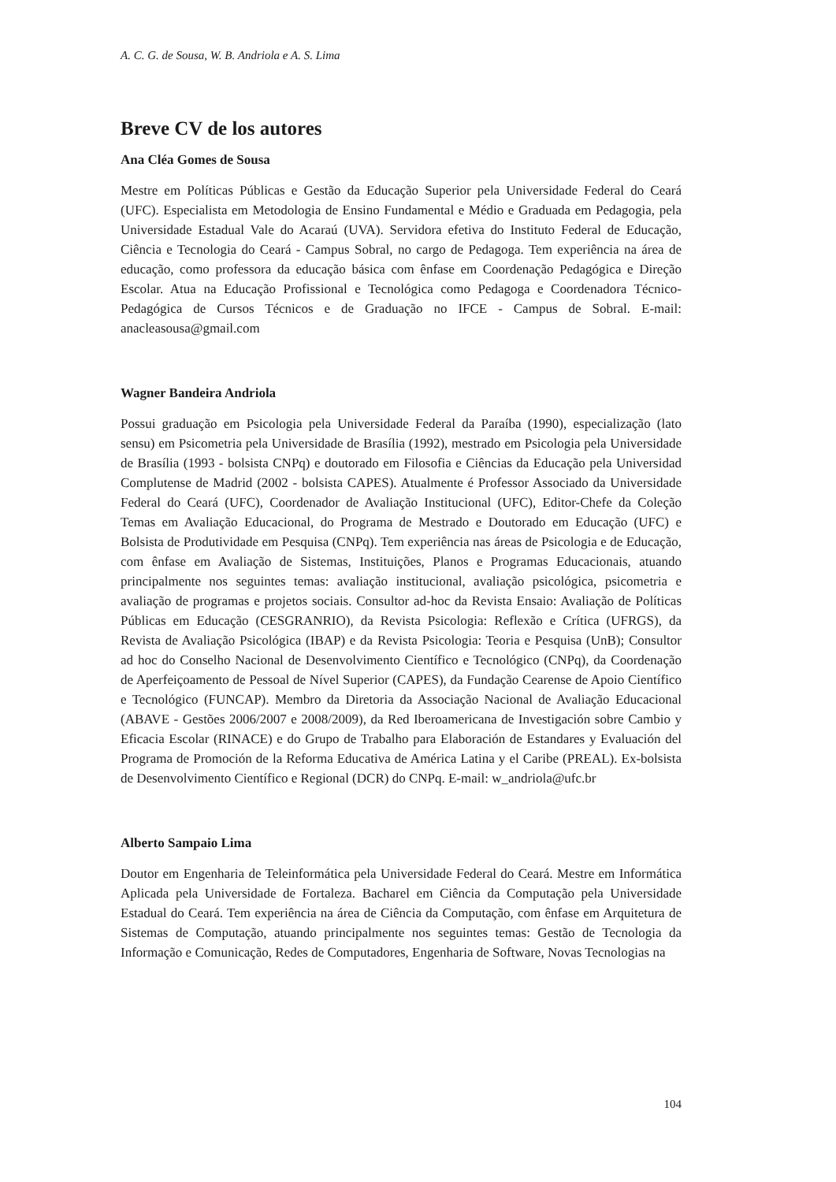A. C. G. de Sousa, W. B. Andriola e A. S. Lima
Breve CV de los autores
Ana Cléa Gomes de Sousa
Mestre em Políticas Públicas e Gestão da Educação Superior pela Universidade Federal do Ceará (UFC). Especialista em Metodologia de Ensino Fundamental e Médio e Graduada em Pedagogia, pela Universidade Estadual Vale do Acaraú (UVA). Servidora efetiva do Instituto Federal de Educação, Ciência e Tecnologia do Ceará - Campus Sobral, no cargo de Pedagoga. Tem experiência na área de educação, como professora da educação básica com ênfase em Coordenação Pedagógica e Direção Escolar. Atua na Educação Profissional e Tecnológica como Pedagoga e Coordenadora Técnico-Pedagógica de Cursos Técnicos e de Graduação no IFCE - Campus de Sobral. E-mail: anacleasousa@gmail.com
Wagner Bandeira Andriola
Possui graduação em Psicologia pela Universidade Federal da Paraíba (1990), especialização (lato sensu) em Psicometria pela Universidade de Brasília (1992), mestrado em Psicologia pela Universidade de Brasília (1993 - bolsista CNPq) e doutorado em Filosofia e Ciências da Educação pela Universidad Complutense de Madrid (2002 - bolsista CAPES). Atualmente é Professor Associado da Universidade Federal do Ceará (UFC), Coordenador de Avaliação Institucional (UFC), Editor-Chefe da Coleção Temas em Avaliação Educacional, do Programa de Mestrado e Doutorado em Educação (UFC) e Bolsista de Produtividade em Pesquisa (CNPq). Tem experiência nas áreas de Psicologia e de Educação, com ênfase em Avaliação de Sistemas, Instituições, Planos e Programas Educacionais, atuando principalmente nos seguintes temas: avaliação institucional, avaliação psicológica, psicometria e avaliação de programas e projetos sociais. Consultor ad-hoc da Revista Ensaio: Avaliação de Políticas Públicas em Educação (CESGRANRIO), da Revista Psicologia: Reflexão e Crítica (UFRGS), da Revista de Avaliação Psicológica (IBAP) e da Revista Psicologia: Teoria e Pesquisa (UnB); Consultor ad hoc do Conselho Nacional de Desenvolvimento Científico e Tecnológico (CNPq), da Coordenação de Aperfeiçoamento de Pessoal de Nível Superior (CAPES), da Fundação Cearense de Apoio Científico e Tecnológico (FUNCAP). Membro da Diretoria da Associação Nacional de Avaliação Educacional (ABAVE - Gestões 2006/2007 e 2008/2009), da Red Iberoamericana de Investigación sobre Cambio y Eficacia Escolar (RINACE) e do Grupo de Trabalho para Elaboración de Estandares y Evaluación del Programa de Promoción de la Reforma Educativa de América Latina y el Caribe (PREAL). Ex-bolsista de Desenvolvimento Científico e Regional (DCR) do CNPq. E-mail: w_andriola@ufc.br
Alberto Sampaio Lima
Doutor em Engenharia de Teleinformática pela Universidade Federal do Ceará. Mestre em Informática Aplicada pela Universidade de Fortaleza. Bacharel em Ciência da Computação pela Universidade Estadual do Ceará. Tem experiência na área de Ciência da Computação, com ênfase em Arquitetura de Sistemas de Computação, atuando principalmente nos seguintes temas: Gestão de Tecnologia da Informação e Comunicação, Redes de Computadores, Engenharia de Software, Novas Tecnologias na
104